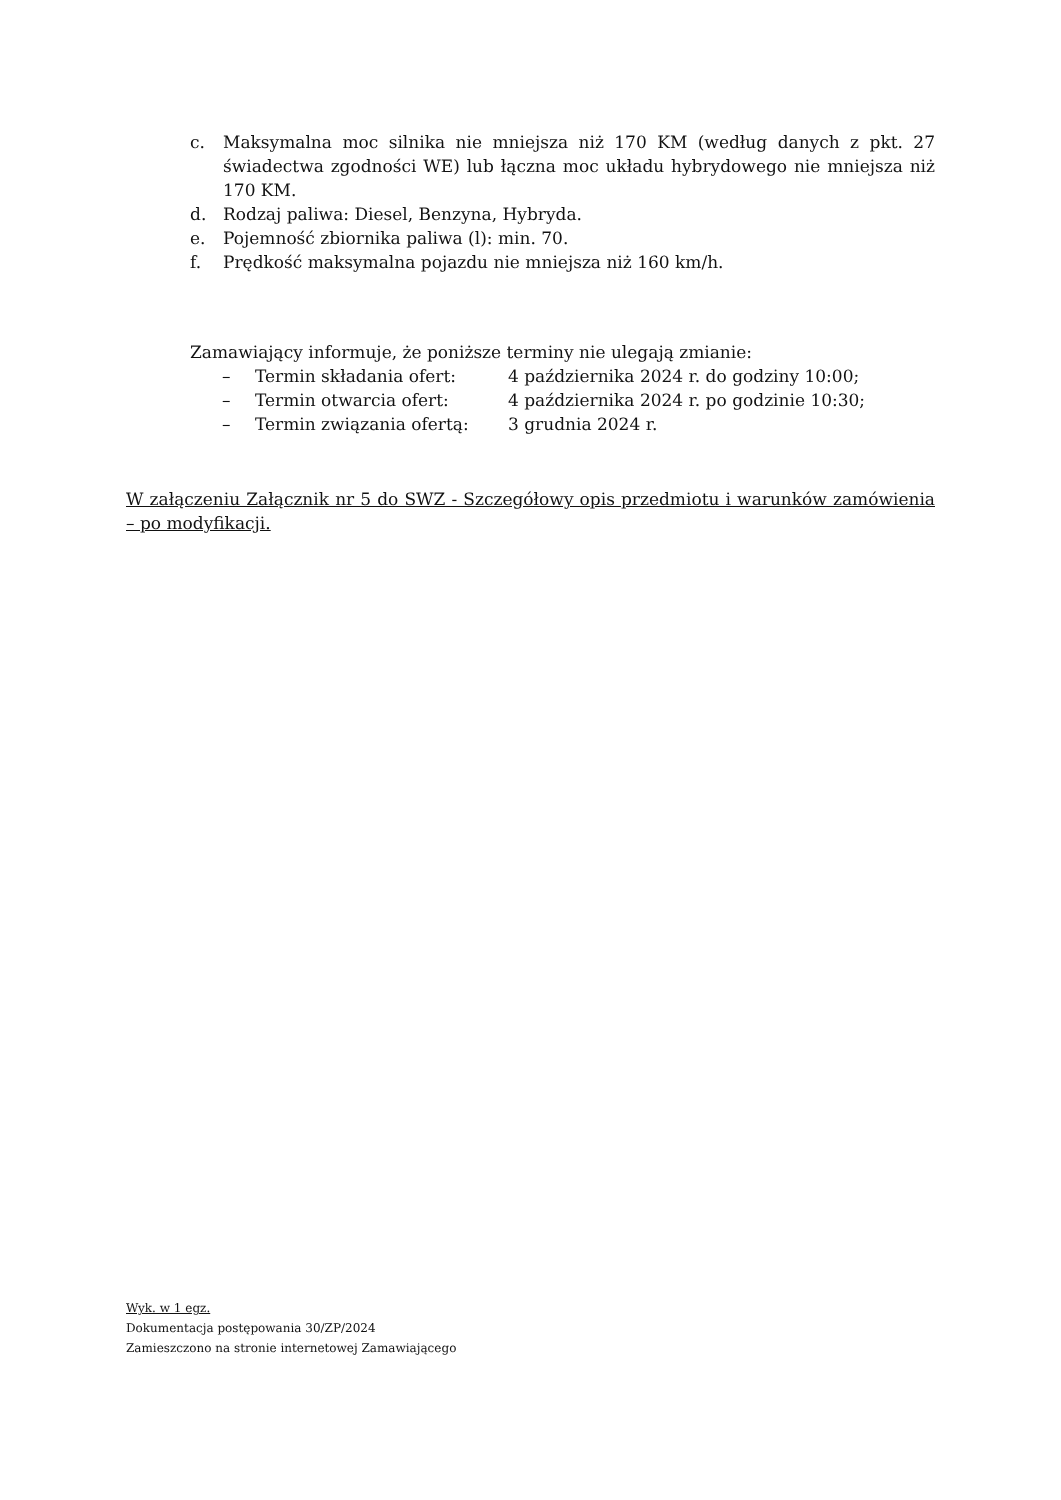c. Maksymalna moc silnika nie mniejsza niż 170 KM (według danych z pkt. 27 świadectwa zgodności WE) lub łączna moc układu hybrydowego nie mniejsza niż 170 KM.
d. Rodzaj paliwa: Diesel, Benzyna, Hybryda.
e. Pojemność zbiornika paliwa (l): min. 70.
f. Prędkość maksymalna pojazdu nie mniejsza niż 160 km/h.
Zamawiający informuje, że poniższe terminy nie ulegają zmianie:
– Termin składania ofert: 4 października 2024 r. do godziny 10:00;
– Termin otwarcia ofert: 4 października 2024 r. po godzinie 10:30;
– Termin związania ofertą: 3 grudnia 2024 r.
W załączeniu Załącznik nr 5 do SWZ - Szczegółowy opis przedmiotu i warunków zamówienia – po modyfikacji.
Wyk. w 1 egz.
Dokumentacja postępowania 30/ZP/2024
Zamieszczono na stronie internetowej Zamawiającego